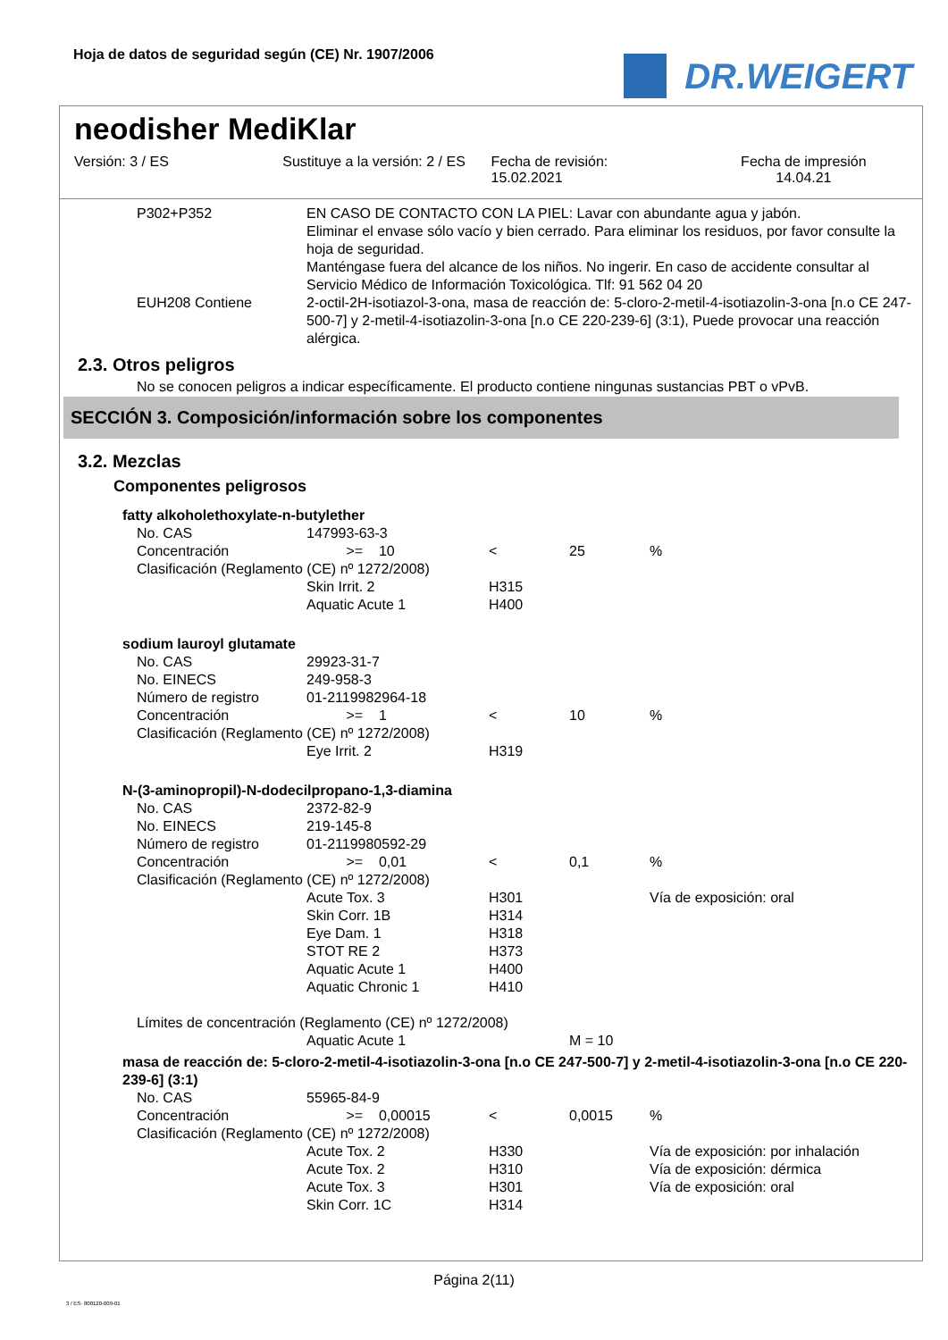Hoja de datos de seguridad según (CE) Nr. 1907/2006
DR.WEIGERT
neodisher MediKlar
Versión: 3 / ES Sustituye a la versión: 2 / ES Fecha de revisión:
15.02.2021
Fecha de impresión
14.04.21
| P302+P352 | EN CASO DE CONTACTO CON LA PIEL: Lavar con abundante agua y jabón. Eliminar el envase sólo vacío y bien cerrado. Para eliminar los residuos, por favor consulte la hoja de seguridad. Manténgase fuera del alcance de los niños. No ingerir. En caso de accidente consultar al Servicio Médico de Información Toxicológica. Tlf: 91 562 04 20 |
| EUH208 Contiene | 2-octil-2H-isotiazol-3-ona, masa de reacción de: 5-cloro-2-metil-4-isotiazolin-3-ona [n.o CE 247-500-7] y 2-metil-4-isotiazolin-3-ona [n.o CE 220-239-6] (3:1), Puede provocar una reacción alérgica. |
2.3. Otros peligros
No se conocen peligros a indicar específicamente. El producto contiene ningunas sustancias PBT o vPvB.
SECCIÓN 3. Composición/información sobre los componentes
3.2. Mezclas
Componentes peligrosos
fatty alkoholethoxylate-n-butylether
| No. CAS | 147993-63-3 | | | |
| Concentración | >= 10 | < | 25 | % |
| Clasificación (Reglamento (CE) nº 1272/2008) | | | | |
| | Skin Irrit. 2 | H315 | | |
| | Aquatic Acute 1 | H400 | | |
sodium lauroyl glutamate
| No. CAS | 29923-31-7 | | | |
| No. EINECS | 249-958-3 | | | |
| Número de registro | 01-2119982964-18 | | | |
| Concentración | >= 1 | < | 10 | % |
| Clasificación (Reglamento (CE) nº 1272/2008) | | | | |
| | Eye Irrit. 2 | H319 | | |
N-(3-aminopropil)-N-dodecilpropano-1,3-diamina
| No. CAS | 2372-82-9 | | | |
| No. EINECS | 219-145-8 | | | |
| Número de registro | 01-2119980592-29 | | | |
| Concentración | >= 0,01 | < | 0,1 | % |
| Clasificación (Reglamento (CE) nº 1272/2008) | | | | |
| | Acute Tox. 3 | H301 | | Vía de exposición: oral |
| | Skin Corr. 1B | H314 | | |
| | Eye Dam. 1 | H318 | | |
| | STOT RE 2 | H373 | | |
| | Aquatic Acute 1 | H400 | | |
| | Aquatic Chronic 1 | H410 | | |
| Límites de concentración (Reglamento (CE) nº 1272/2008) | | | | |
| | Aquatic Acute 1 | | M = 10 | |
masa de reacción de: 5-cloro-2-metil-4-isotiazolin-3-ona [n.o CE 247-500-7] y 2-metil-4-isotiazolin-3-ona [n.o CE 220-239-6] (3:1)
| No. CAS | 55965-84-9 | | | |
| Concentración | >= 0,00015 | < | 0,0015 | % |
| Clasificación (Reglamento (CE) nº 1272/2008) | | | | |
| | Acute Tox. 2 | H330 | | Vía de exposición: por inhalación |
| | Acute Tox. 2 | H310 | | Vía de exposición: dérmica |
| | Acute Tox. 3 | H301 | | Vía de exposición: oral |
| | Skin Corr. 1C | H314 | | |
Página 2(11)
3 / ES- 800120-009-01